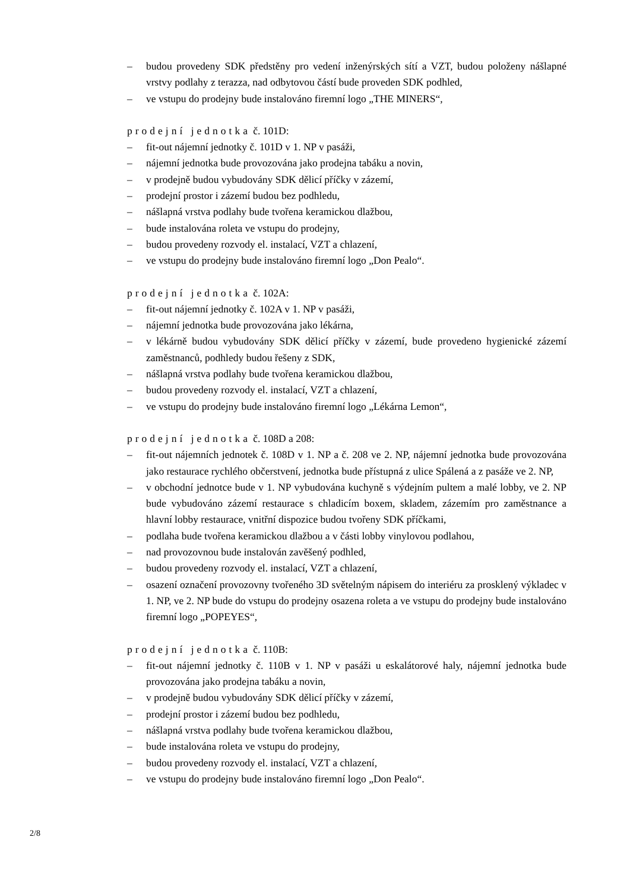– budou provedeny SDK předstěny pro vedení inženýrských sítí a VZT, budou položeny nášlapné vrstvy podlahy z terazza, nad odbytovou částí bude proveden SDK podhled,
– ve vstupu do prodejny bude instalováno firemní logo „THE MINERS“,
prodejní jednotka č. 101D:
– fit-out nájemní jednotky č. 101D v 1. NP v pasáži,
– nájemní jednotka bude provozována jako prodejna tabáku a novin,
– v prodejně budou vybudovány SDK dělicí příčky v zázemí,
– prodejní prostor i zázemí budou bez podhledu,
– nášlapná vrstva podlahy bude tvořena keramickou dlažbou,
– bude instalována roleta ve vstupu do prodejny,
– budou provedeny rozvody el. instalací, VZT a chlazení,
– ve vstupu do prodejny bude instalováno firemní logo „Don Pealo“.
prodejní jednotka č. 102A:
– fit-out nájemní jednotky č. 102A v 1. NP v pasáži,
– nájemní jednotka bude provozována jako lékárna,
– v lékárně budou vybudovány SDK dělicí příčky v zázemí, bude provedeno hygienické zázemí zaměstnanců, podhledy budou řešeny z SDK,
– nášlapná vrstva podlahy bude tvořena keramickou dlažbou,
– budou provedeny rozvody el. instalací, VZT a chlazení,
– ve vstupu do prodejny bude instalováno firemní logo „Lékárna Lemon“,
prodejní jednotka č. 108D a 208:
– fit-out nájemních jednotek č. 108D v 1. NP a č. 208 ve 2. NP, nájemní jednotka bude provozována jako restaurace rychlého občerstvení, jednotka bude přístupná z ulice Spálená a z pasáže ve 2. NP,
– v obchodní jednotce bude v 1. NP vybudována kuchyně s výdejním pultem a malé lobby, ve 2. NP bude vybudováno zázemí restaurace s chladicím boxem, skladem, zázemím pro zaměstnance a hlavní lobby restaurace, vnitřní dispozice budou tvořeny SDK příčkami,
– podlaha bude tvořena keramickou dlažbou a v části lobby vinylovou podlahou,
– nad provozovnou bude instalován zavěšený podhled,
– budou provedeny rozvody el. instalací, VZT a chlazení,
– osazení označení provozovny tvořeného 3D světelným nápisem do interiéru za prosklený výkladec v 1. NP, ve 2. NP bude do vstupu do prodejny osazena roleta a ve vstupu do prodejny bude instalováno firemní logo „POPEYES“,
prodejní jednotka č. 110B:
– fit-out nájemní jednotky č. 110B v 1. NP v pasáži u eskalátorové haly, nájemní jednotka bude provozována jako prodejna tabáku a novin,
– v prodejně budou vybudovány SDK dělicí příčky v zázemí,
– prodejní prostor i zázemí budou bez podhledu,
– nášlapná vrstva podlahy bude tvořena keramickou dlažbou,
– bude instalována roleta ve vstupu do prodejny,
– budou provedeny rozvody el. instalací, VZT a chlazení,
– ve vstupu do prodejny bude instalováno firemní logo „Don Pealo“.
2/8